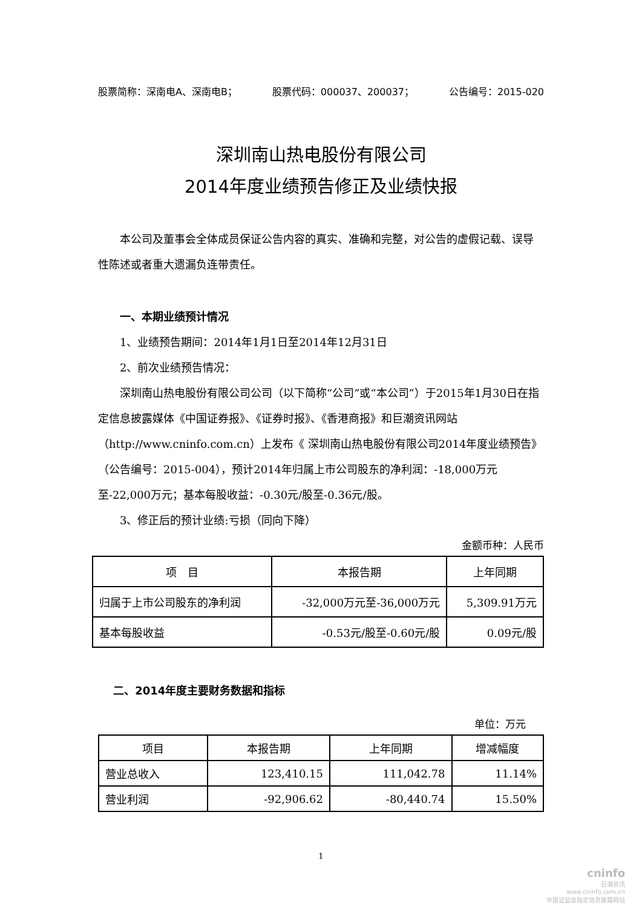股票简称：深南电A、深南电B； 股票代码：000037、200037； 公告编号：2015-020
深圳南山热电股份有限公司
2014年度业绩预告修正及业绩快报
本公司及董事会全体成员保证公告内容的真实、准确和完整，对公告的虚假记载、误导性陈述或者重大遗漏负连带责任。
一、本期业绩预计情况
1、业绩预告期间：2014年1月1日至2014年12月31日
2、前次业绩预告情况：
深圳南山热电股份有限公司公司（以下简称“公司”或“本公司”）于2015年1月30日在指定信息披露媒体《中国证券报》、《证券时报》、《香港商报》和巨潮资讯网站（http://www.cninfo.com.cn）上发布《 深圳南山热电股份有限公司2014年度业绩预告》（公告编号：2015-004），预计2014年归属上市公司股东的净利润：-18,000万元至-22,000万元；基本每股收益：-0.30元/股至-0.36元/股。
3、修正后的预计业绩:亏损（同向下降）
金额币种：人民币
| 项 目 | 本报告期 | 上年同期 |
| --- | --- | --- |
| 归属于上市公司股东的净利润 | -32,000万元至-36,000万元 | 5,309.91万元 |
| 基本每股收益 | -0.53元/股至-0.60元/股 | 0.09元/股 |
二、2014年度主要财务数据和指标
单位：万元
| 项目 | 本报告期 | 上年同期 | 增减幅度 |
| --- | --- | --- | --- |
| 营业总收入 | 123,410.15 | 111,042.78 | 11.14% |
| 营业利润 | -92,906.62 | -80,440.74 | 15.50% |
1
cninfo
巨潮资讯
www.cninfo.com.cn
中国证监会指定信息披露网站